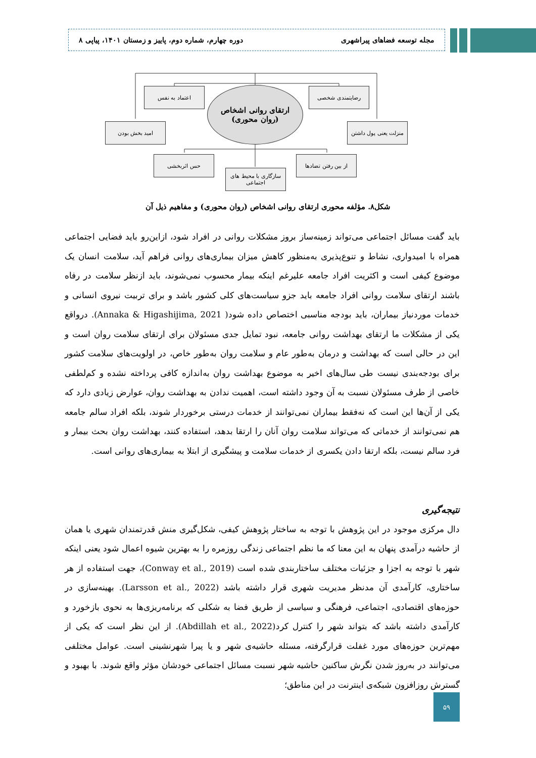مجله توسعه فضاهای پیراشهری دوره چهارم، شماره دوم، پاییز و زمستان ۱۴۰۱، پیاپی ۸
اعتماد به نفس رضایتمندی شخصی
ارتقای روانی اشخاص
(روان محوری)
امید بخش بودن
منزلت یعنی پول داشتن
حس اثربخشی
سازگاری با محیط های اجتماعی
از بین رفتن تضادها
شکل۸. مؤلفه محوری ارتقای روانی اشخاص (روان محوری) و مفاهیم ذیل آن
باید گفت مسائل اجتماعی می‌تواند زمینه‌ساز بروز مشکلات روانی در افراد شود، ازاین‌رو باید فضایی اجتماعی همراه با امیدواری، نشاط و تنوع‌پذیری به‌منظور کاهش میزان بیماری‌های روانی فراهم آید، سلامت انسان یک موضوع کیفی است و اکثریت افراد جامعه علیرغم اینکه بیمار محسوب نمی‌شوند، باید ازنظر سلامت در رفاه باشند ارتقای سلامت روانی افراد جامعه باید جزو سیاست‌های کلی کشور باشد و برای تربیت نیروی انسانی و خدمات موردنیاز بیماران، باید بودجه مناسبی اختصاص داده شود( Annaka & Higashijima, 2021). درواقع یکی از مشکلات ما ارتقای بهداشت روانی جامعه، نبود تمایل جدی مسئولان برای ارتقای سلامت روان است و این در حالی است که بهداشت و درمان به‌طور عام و سلامت روان به‌طور خاص، در اولویت‌های سلامت کشور برای بودجه‌بندی نیست طی سال‌های اخیر به موضوع بهداشت روان به‌اندازه کافی پرداخته نشده و کم‌لطفی خاصی از طرف مسئولان نسبت به آن وجود داشته است، اهمیت ندادن به بهداشت روان، عوارض زیادی دارد که یکی از آن‌ها این است که نه‌فقط بیماران نمی‌توانند از خدمات درستی برخوردار شوند، بلکه افراد سالم جامعه هم نمی‌توانند از خدماتی که می‌تواند سلامت روان آنان را ارتقا بدهد، استفاده کنند، بهداشت روان بحث بیمار و فرد سالم نیست، بلکه ارتقا دادن یکسری از خدمات سلامت و پیشگیری از ابتلا به بیماری‌های روانی است.
نتیجه‌گیری
دال مرکزی موجود در این پژوهش با توجه به ساختار پژوهش کیفی، شکل‌گیری منش قدرتمندان شهری یا همان از حاشیه درآمدی پنهان به این معنا که ما نظم اجتماعی زندگی روزمره را به بهترین شیوه اعمال شود یعنی اینکه شهر با توجه به اجزا و جزئیات مختلف ساختاربندی شده است (Conway et al., 2019)، جهت استفاده از هر ساختاری، کارآمدی آن مدنظر مدیریت شهری قرار داشته باشد (Larsson et al., 2022). بهینه‌سازی در حوزه‌های اقتصادی، اجتماعی، فرهنگی و سیاسی از طریق فضا به شکلی که برنامه‌ریزی‌ها به نحوی بازخورد و کارآمدی داشته باشد که بتواند شهر را کنترل کرد(Abdillah et al., 2022). از این نظر است که یکی از مهم‌ترین حوزه‌های مورد غفلت قرارگرفته، مسئله حاشیه‌ی شهر و یا پیرا شهرنشینی است. عوامل مختلفی می‌توانند در به‌روز شدن نگرش ساکنین حاشیه شهر نسبت مسائل اجتماعی خودشان مؤثر واقع شوند. با بهبود و گسترش روزافزون شبکه‌ی اینترنت در این مناطق؛
۵۹